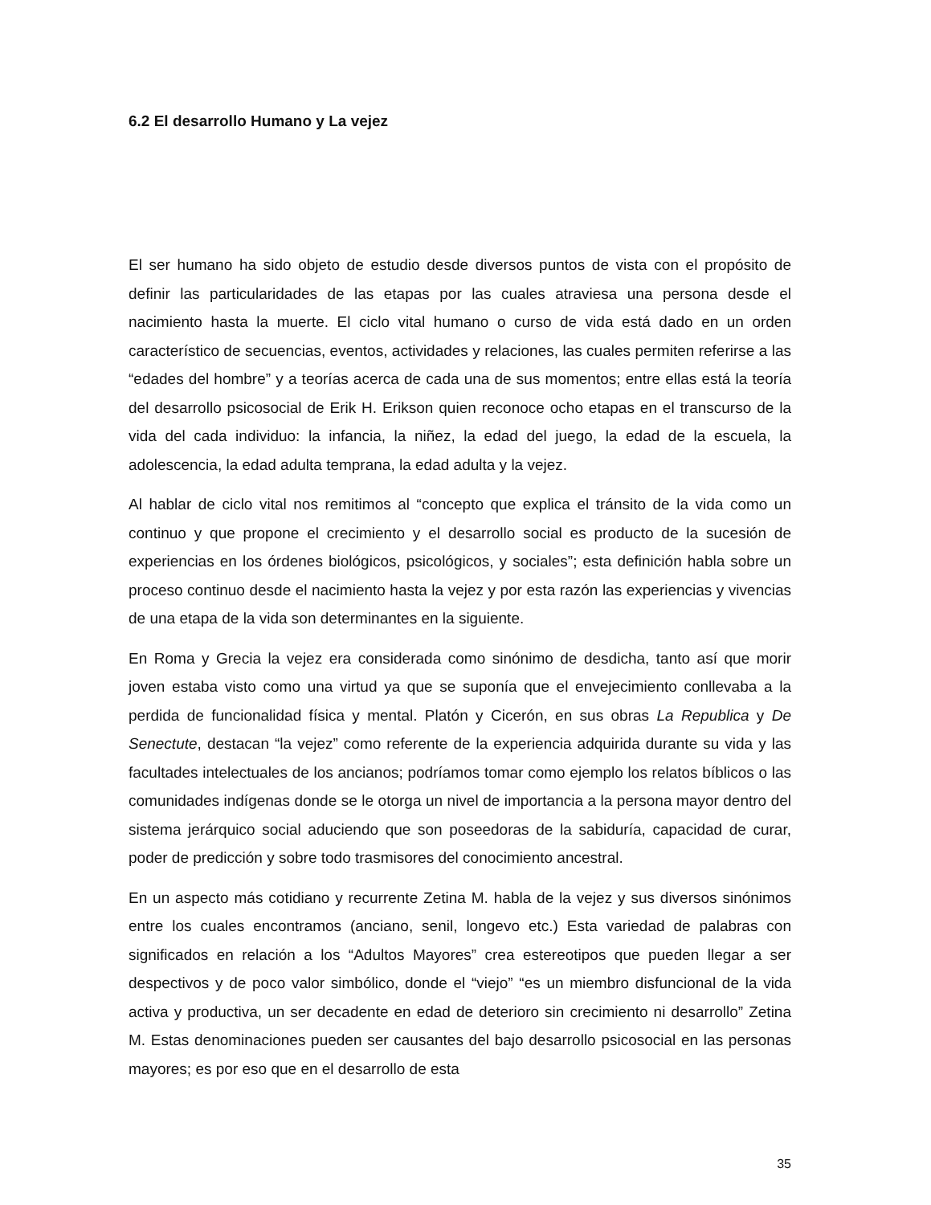6.2 El desarrollo Humano y La vejez
El ser humano ha sido objeto de estudio desde diversos puntos de vista con el propósito de definir las particularidades de las etapas por las cuales atraviesa una persona desde el nacimiento hasta la muerte. El ciclo vital humano o curso de vida está dado en un orden característico de secuencias, eventos, actividades y relaciones, las cuales permiten referirse a las “edades del hombre” y a teorías acerca de cada una de sus momentos; entre ellas está la teoría del desarrollo psicosocial de Erik H. Erikson quien reconoce ocho etapas en el transcurso de la vida del cada individuo: la infancia, la niñez, la edad del juego, la edad de la escuela, la adolescencia, la edad adulta temprana, la edad adulta y la vejez.
Al hablar de ciclo vital nos remitimos al “concepto que explica el tránsito de la vida como un continuo y que propone el crecimiento y el desarrollo social es producto de la sucesión de experiencias en los órdenes biológicos, psicológicos, y sociales”; esta definición habla sobre un proceso continuo desde el nacimiento hasta la vejez y por esta razón las experiencias y vivencias de una etapa de la vida son determinantes en la siguiente.
En Roma y Grecia la vejez era considerada como sinónimo de desdicha, tanto así que morir joven estaba visto como una virtud ya que se suponía que el envejecimiento conllevaba a la perdida de funcionalidad física y mental. Platón y Cicerón, en sus obras La Republica y De Senectute, destacan “la vejez” como referente de la experiencia adquirida durante su vida y las facultades intelectuales de los ancianos; podríamos tomar como ejemplo los relatos bíblicos o las comunidades indígenas donde se le otorga un nivel de importancia a la persona mayor dentro del sistema jerárquico social aduciendo que son poseedoras de la sabiduría, capacidad de curar, poder de predicción y sobre todo trasmisores del conocimiento ancestral.
En un aspecto más cotidiano y recurrente Zetina M. habla de la vejez y sus diversos sinónimos entre los cuales encontramos (anciano, senil, longevo etc.) Esta variedad de palabras con significados en relación a los “Adultos Mayores” crea estereotipos que pueden llegar a ser despectivos y de poco valor simbólico, donde el “viejo” “es un miembro disfuncional de la vida activa y productiva, un ser decadente en edad de deterioro sin crecimiento ni desarrollo” Zetina M. Estas denominaciones pueden ser causantes del bajo desarrollo psicosocial en las personas mayores; es por eso que en el desarrollo de esta
35